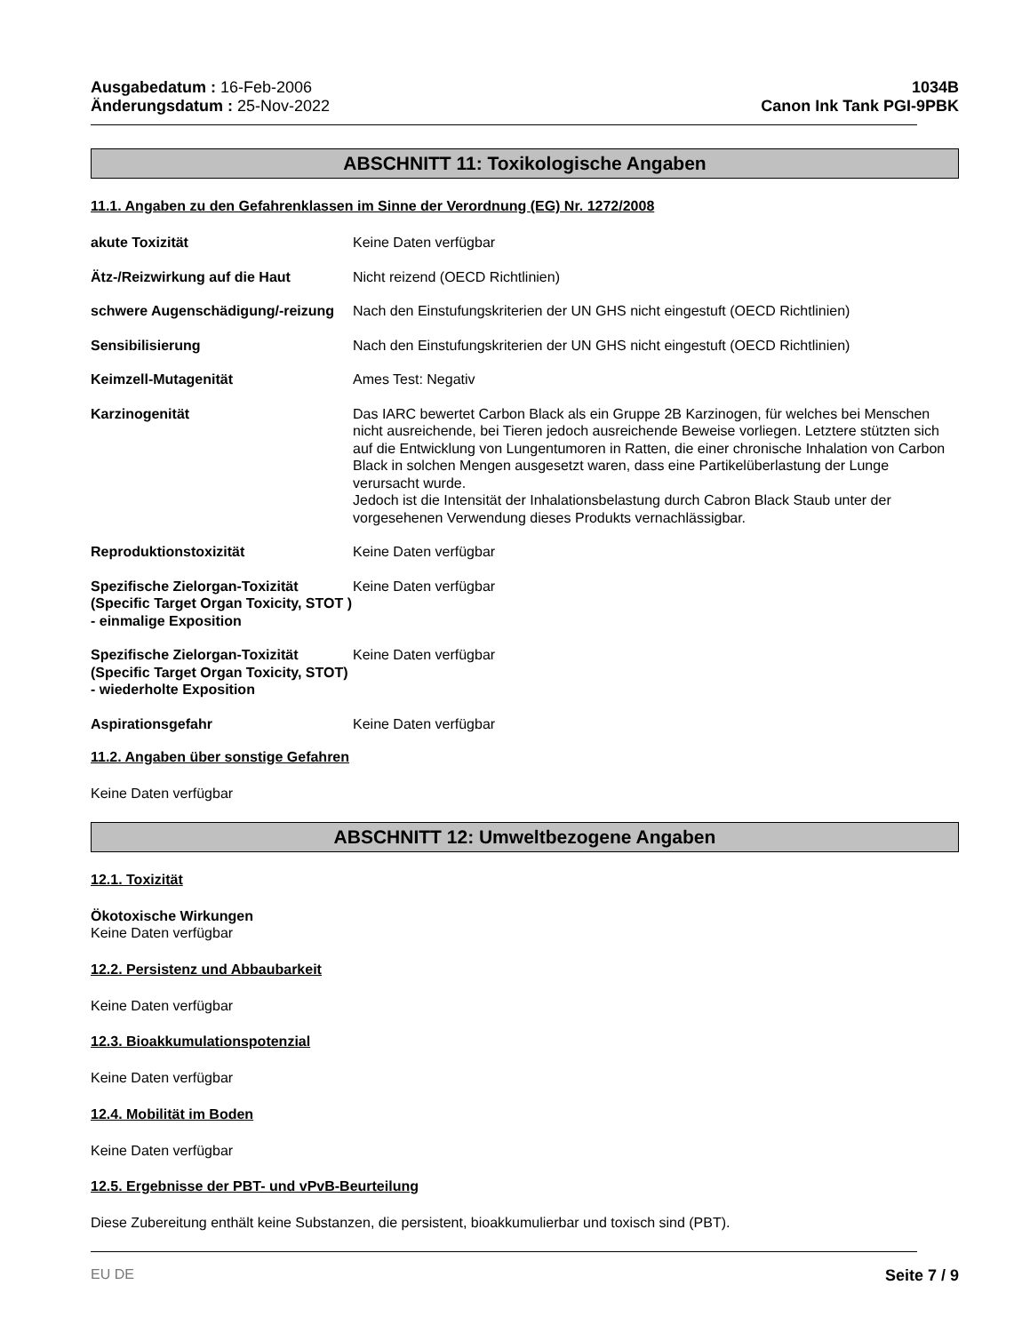Ausgabedatum : 16-Feb-2006
Änderungsdatum : 25-Nov-2022
1034B
Canon Ink Tank PGI-9PBK
ABSCHNITT 11: Toxikologische Angaben
11.1. Angaben zu den Gefahrenklassen im Sinne der Verordnung (EG) Nr. 1272/2008
akute Toxizität Keine Daten verfügbar
Ätz-/Reizwirkung auf die Haut Nicht reizend (OECD Richtlinien)
schwere Augenschädigung/-reizung
Nach den Einstufungskriterien der UN GHS nicht eingestuft (OECD Richtlinien)
Sensibilisierung Nach den Einstufungskriterien der UN GHS nicht eingestuft (OECD Richtlinien)
Keimzell-Mutagenität Ames Test: Negativ
Karzinogenität Das IARC bewertet Carbon Black als ein Gruppe 2B Karzinogen, für welches bei Menschen nicht ausreichende, bei Tieren jedoch ausreichende Beweise vorliegen. Letztere stützten sich auf die Entwicklung von Lungentumoren in Ratten, die einer chronische Inhalation von Carbon Black in solchen Mengen ausgesetzt waren, dass eine Partikelüberlastung der Lunge verursacht wurde.
Jedoch ist die Intensität der Inhalationsbelastung durch Cabron Black Staub unter der vorgesehenen Verwendung dieses Produkts vernachlässigbar.
Reproduktionstoxizität Keine Daten verfügbar
Spezifische Zielorgan-Toxizität (Specific Target Organ Toxicity, STOT ) - einmalige Exposition
Keine Daten verfügbar
Spezifische Zielorgan-Toxizität (Specific Target Organ Toxicity, STOT) - wiederholte Exposition
Keine Daten verfügbar
Aspirationsgefahr Keine Daten verfügbar
11.2. Angaben über sonstige Gefahren
Keine Daten verfügbar
ABSCHNITT 12: Umweltbezogene Angaben
12.1. Toxizität
Ökotoxische Wirkungen
Keine Daten verfügbar
12.2. Persistenz und Abbaubarkeit
Keine Daten verfügbar
12.3. Bioakkumulationspotenzial
Keine Daten verfügbar
12.4. Mobilität im Boden
Keine Daten verfügbar
12.5. Ergebnisse der PBT- und vPvB-Beurteilung
Diese Zubereitung enthält keine Substanzen, die persistent, bioakkumulierbar und toxisch sind (PBT).
EU DE Seite 7 / 9